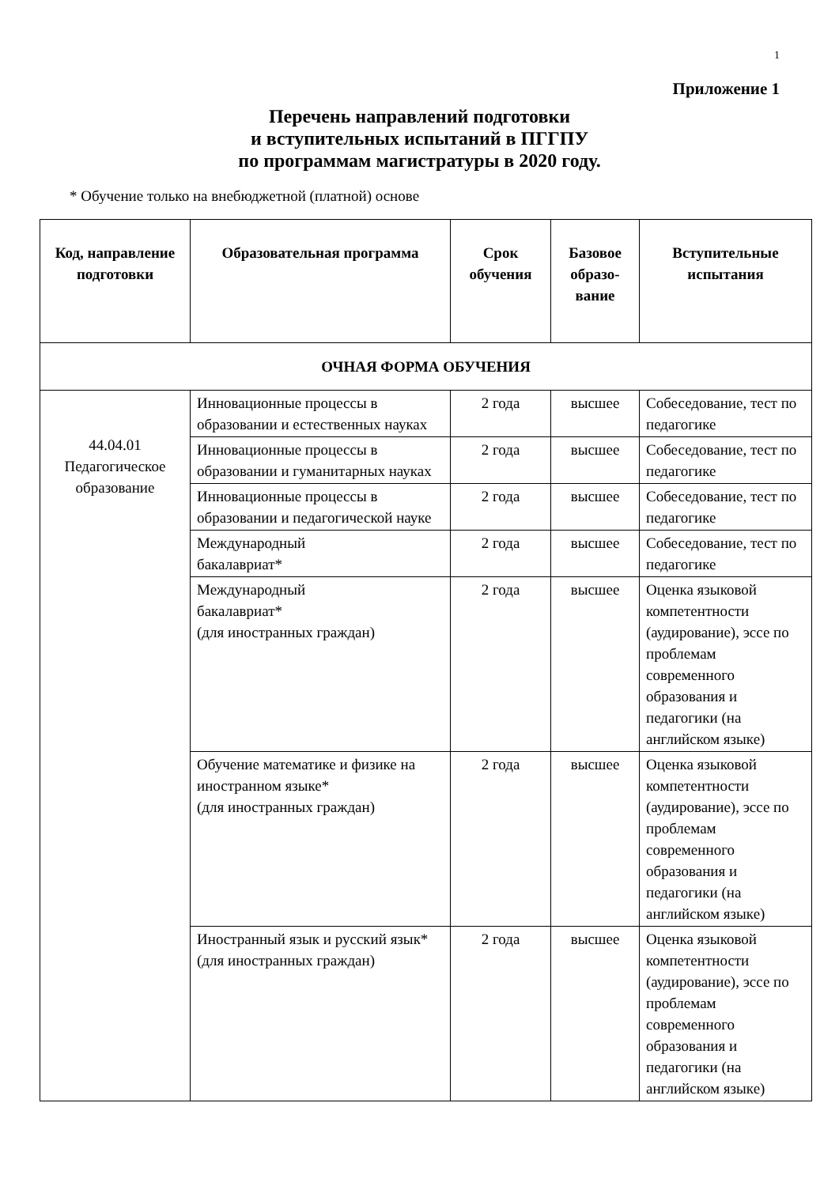1
Приложение 1
Перечень направлений подготовки
и вступительных испытаний в ПГГПУ
по программам магистратуры в 2020 году.
* Обучение только на внебюджетной (платной) основе
| Код, направление подготовки | Образовательная программа | Срок обучения | Базовое образо-вание | Вступительные испытания |
| --- | --- | --- | --- | --- |
| ОЧНАЯ ФОРМА ОБУЧЕНИЯ | | | | |
| 44.04.01 Педагогическое образование | Инновационные процессы в образовании и естественных науках | 2 года | высшее | Собеседование, тест по педагогике |
| | Инновационные процессы в образовании и гуманитарных науках | 2 года | высшее | Собеседование, тест по педагогике |
| | Инновационные процессы в образовании и педагогической науке | 2 года | высшее | Собеседование, тест по педагогике |
| | Международный бакалавриат* | 2 года | высшее | Собеседование, тест по педагогике |
| | Международный бакалавриат* (для иностранных граждан) | 2 года | высшее | Оценка языковой компетентности (аудирование), эссе по проблемам современного образования и педагогики (на английском языке) |
| | Обучение математике и физике на иностранном языке* (для иностранных граждан) | 2 года | высшее | Оценка языковой компетентности (аудирование), эссе по проблемам современного образования и педагогики (на английском языке) |
| | Иностранный язык и русский язык* (для иностранных граждан) | 2 года | высшее | Оценка языковой компетентности (аудирование), эссе по проблемам современного образования и педагогики (на английском языке) |